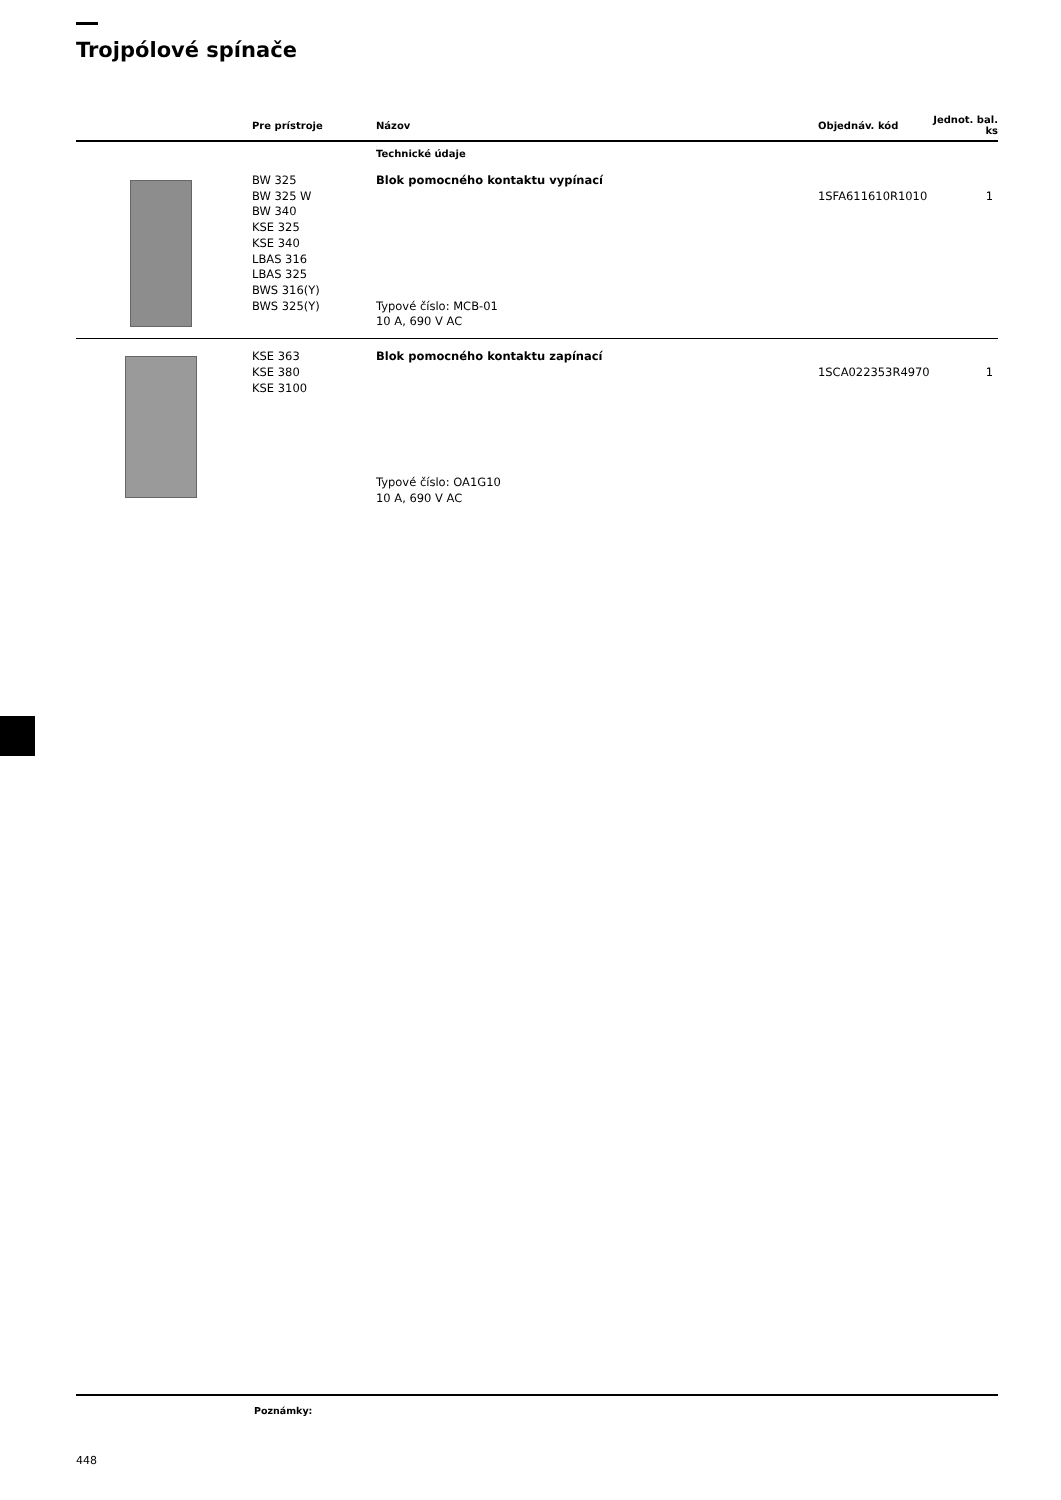Trojpólové spínače
| | Pre prístroje | Názov | Objednáv. kód | Jednot. bal. ks |
| --- | --- | --- | --- | --- |
| | | Technické údaje | | |
| | BW 325 BW 325 W BW 340 KSE 325 KSE 340 LBAS 316 LBAS 325 BWS 316(Y) BWS 325(Y) | Blok pomocného kontaktu vypínací Typové číslo: MCB-01 10 A, 690 V AC | 1SFA611610R1010 | 1 |
| | KSE 363 KSE 380 KSE 3100 | Blok pomocného kontaktu zapínací Typové číslo: OA1G10 10 A, 690 V AC | 1SCA022353R4970 | 1 |
Poznámky:
448